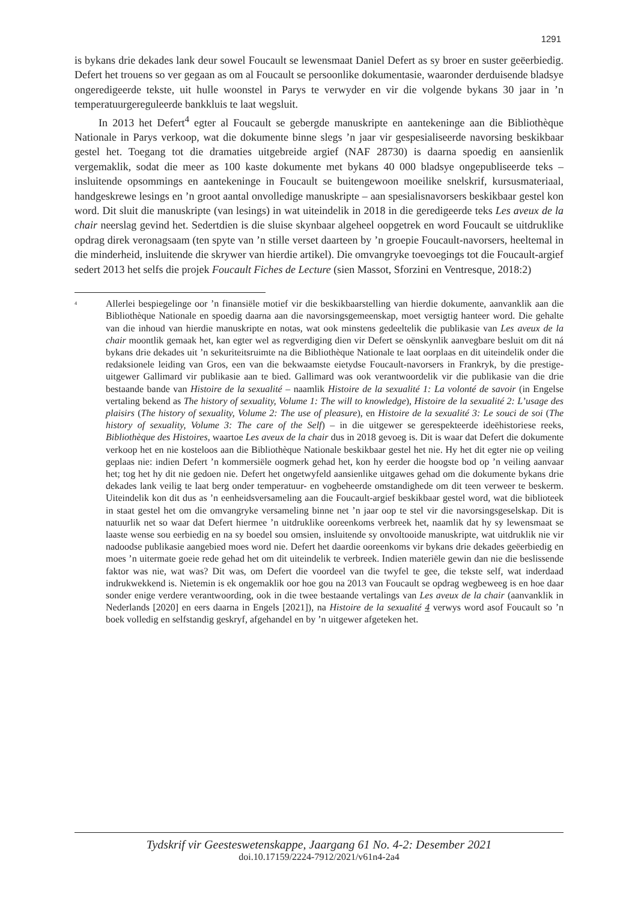1291
is bykans drie dekades lank deur sowel Foucault se lewensmaat Daniel Defert as sy broer en suster geëerbiedig. Defert het trouens so ver gegaan as om al Foucault se persoonlike dokumentasie, waaronder derduisende bladsye ongeredigeerde tekste, uit hulle woonstel in Parys te verwyder en vir die volgende bykans 30 jaar in ’n temperatuurgereguleerde bankkluis te laat wegsluit.
In 2013 het Defert<sup>4</sup> egter al Foucault se gebergde manuskripte en aantekeninge aan die Bibliothèque Nationale in Parys verkoop, wat die dokumente binne slegs ’n jaar vir gespesialiseerde navorsing beskikbaar gestel het. Toegang tot die dramaties uitgebreide argief (NAF 28730) is daarna spoedig en aansienlik vergemaklik, sodat die meer as 100 kaste dokumente met bykans 40 000 bladsye ongepubliseerde teks – insluitende opsommings en aantekeninge in Foucault se buitengewoon moeilike snelskrif, kursusmateriaal, handgeskrewe lesings en ’n groot aantal onvolledige manuskripte – aan spesialisnavorsers beskikbaar gestel kon word. Dit sluit die manuskripte (van lesings) in wat uiteindelik in 2018 in die geredigeerde teks Les aveux de la chair neerslag gevind het. Sedertdien is die sluise skynbaar algeheel oopgetrek en word Foucault se uitdruklike opdrag direk veronagsaam (ten spyte van ’n stille verset daarteen by ’n groepie Foucault-navorsers, heeltemal in die minderheid, insluitende die skrywer van hierdie artikel). Die omvangryke toevoegings tot die Foucault-argief sedert 2013 het selfs die projek Foucault Fiches de Lecture (sien Massot, Sforzini en Ventresque, 2018:2)
<sup>4</sup> Allerlei bespiegelinge oor ’n finansiële motief vir die beskikbaarstelling van hierdie dokumente, aanvanklik aan die Bibliothèque Nationale en spoedig daarna aan die navorsingsgemeenskap, moet versigtig hanteer word. Die gehalte van die inhoud van hierdie manuskripte en notas, wat ook minstens gedeeltelik die publikasie van Les aveux de la chair moontlik gemaak het, kan egter wel as regverdiging dien vir Defert se oënskynlik aanvegbare besluit om dit ná bykans drie dekades uit ’n sekuriteitsruimte na die Bibliothèque Nationale te laat oorplaas en dit uiteindelik onder die redaksionele leiding van Gros, een van die bekwaamste eietydse Foucault-navorsers in Frankryk, by die prestige-uitgewer Gallimard vir publikasie aan te bied. Gallimard was ook verantwoordelik vir die publikasie van die drie bestaande bande van Histoire de la sexualité – naamlik Histoire de la sexualité 1: La volonté de savoir (in Engelse vertaling bekend as The history of sexuality, Volume 1: The will to knowledge), Histoire de la sexualité 2: L’usage des plaisirs (The history of sexuality, Volume 2: The use of pleasure), en Histoire de la sexualité 3: Le souci de soi (The history of sexuality, Volume 3: The care of the Self) – in die uitgewer se gerespekteerde ideëhistoriese reeks, Bibliothèque des Histoires, waartoe Les aveux de la chair dus in 2018 gevoeg is. Dit is waar dat Defert die dokumente verkoop het en nie kosteloos aan die Bibliothèque Nationale beskikbaar gestel het nie. Hy het dit egter nie op veiling geplaas nie: indien Defert ’n kommersiële oogmerk gehad het, kon hy eerder die hoogste bod op ’n veiling aanvaar het; tog het hy dit nie gedoen nie. Defert het ongetwyfeld aansienlike uitgawes gehad om die dokumente bykans drie dekades lank veilig te laat berg onder temperatuur- en vogbeheerde omstandighede om dit teen verweer te beskerm. Uiteindelik kon dit dus as ’n eenheidsversameling aan die Foucault-argief beskikbaar gestel word, wat die biblioteek in staat gestel het om die omvangryke versameling binne net ’n jaar oop te stel vir die navorsingsgeselskap. Dit is natuurlik net so waar dat Defert hiermee ’n uitdruklike ooreenkoms verbreek het, naamlik dat hy sy lewensmaat se laaste wense sou eerbiedig en na sy boedel sou omsien, insluitende sy onvoltooide manuskripte, wat uitdruklik nie vir nadoodse publikasie aangebied moes word nie. Defert het daardie ooreenkoms vir bykans drie dekades geëerbiedig en moes ’n uitermate goeie rede gehad het om dit uiteindelik te verbreek. Indien materiële gewin dan nie die beslissende faktor was nie, wat was? Dit was, om Defert die voordeel van die twyfel te gee, die tekste self, wat inderdaad indrukwekkend is. Nietemin is ek ongemaklik oor hoe gou na 2013 van Foucault se opdrag wegbeweeg is en hoe daar sonder enige verdere verantwoording, ook in die twee bestaande vertalings van Les aveux de la chair (aanvanklik in Nederlands [2020] en eers daarna in Engels [2021]), na Histoire de la sexualité 4 verwys word asof Foucault so ’n boek volledig en selfstandig geskryf, afgehandel en by ’n uitgewer afgeteken het.
Tydskrif vir Geesteswetenskappe, Jaargang 61 No. 4-2: Desember 2021
doi.10.17159/2224-7912/2021/v61n4-2a4